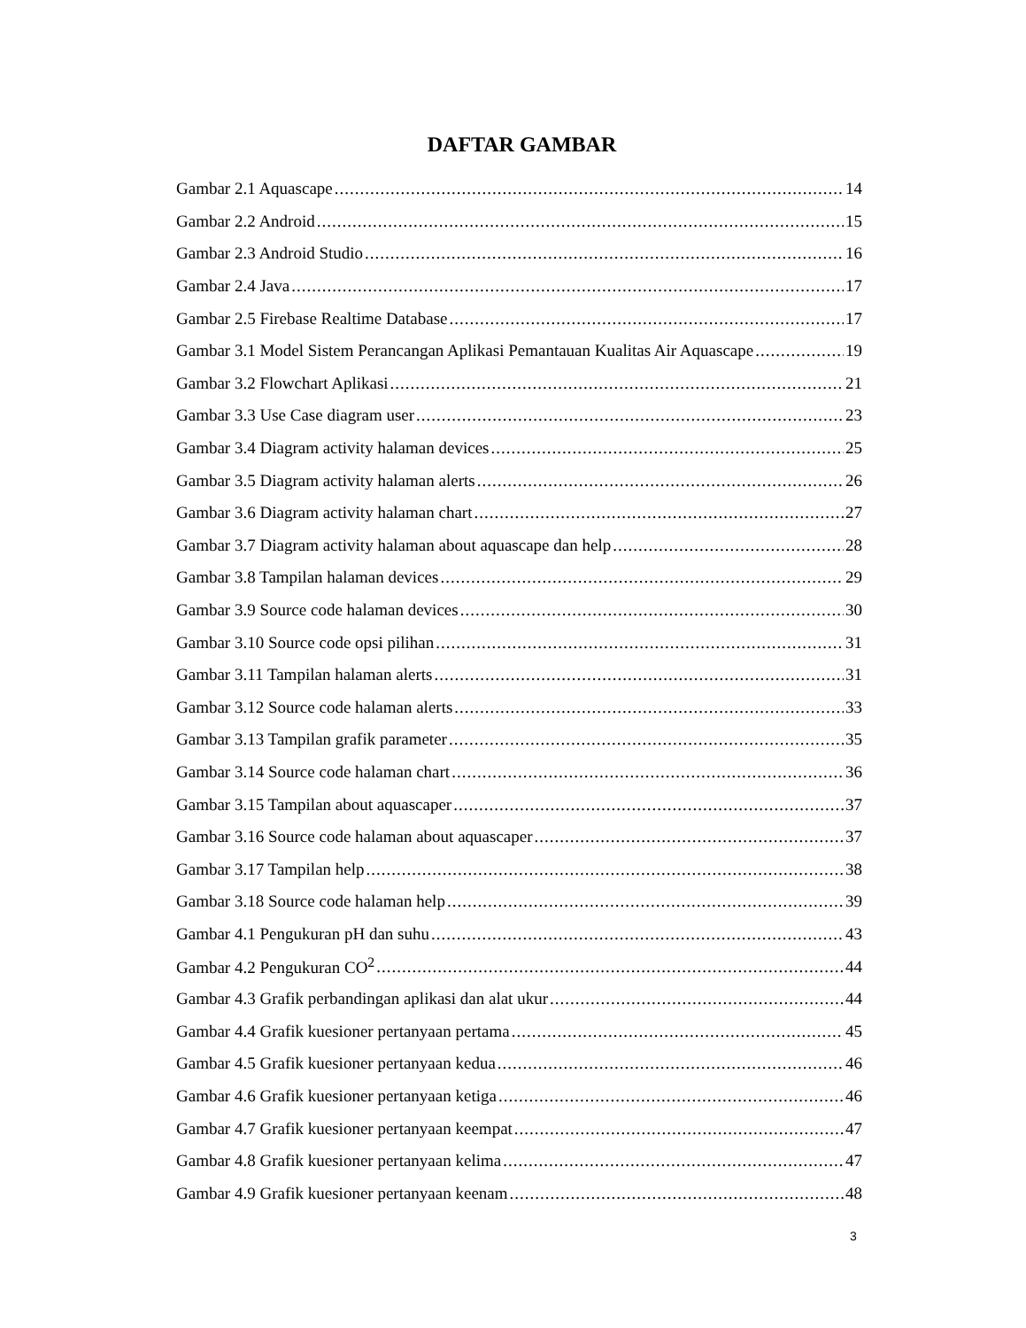DAFTAR GAMBAR
Gambar 2.1 Aquascape 14
Gambar 2.2 Android 15
Gambar 2.3 Android Studio 16
Gambar 2.4 Java 17
Gambar 2.5 Firebase Realtime Database 17
Gambar 3.1 Model Sistem Perancangan Aplikasi Pemantauan Kualitas Air Aquascape 19
Gambar 3.2 Flowchart Aplikasi 21
Gambar 3.3 Use Case diagram user 23
Gambar 3.4 Diagram activity halaman devices 25
Gambar 3.5 Diagram activity halaman alerts 26
Gambar 3.6 Diagram activity halaman chart 27
Gambar 3.7 Diagram activity halaman about aquascape dan help 28
Gambar 3.8 Tampilan halaman devices 29
Gambar 3.9 Source code halaman devices 30
Gambar 3.10 Source code opsi pilihan 31
Gambar 3.11 Tampilan halaman alerts 31
Gambar 3.12 Source code halaman alerts 33
Gambar 3.13 Tampilan grafik parameter 35
Gambar 3.14 Source code halaman chart 36
Gambar 3.15 Tampilan about aquascaper 37
Gambar 3.16 Source code halaman about aquascaper 37
Gambar 3.17 Tampilan help 38
Gambar 3.18 Source code halaman help 39
Gambar 4.1 Pengukuran pH dan suhu 43
Gambar 4.2 Pengukuran CO<sup>2</sup> 44
Gambar 4.3 Grafik perbandingan aplikasi dan alat ukur 44
Gambar 4.4 Grafik kuesioner pertanyaan pertama 45
Gambar 4.5 Grafik kuesioner pertanyaan kedua 46
Gambar 4.6 Grafik kuesioner pertanyaan ketiga 46
Gambar 4.7 Grafik kuesioner pertanyaan keempat 47
Gambar 4.8 Grafik kuesioner pertanyaan kelima 47
Gambar 4.9 Grafik kuesioner pertanyaan keenam 48
3